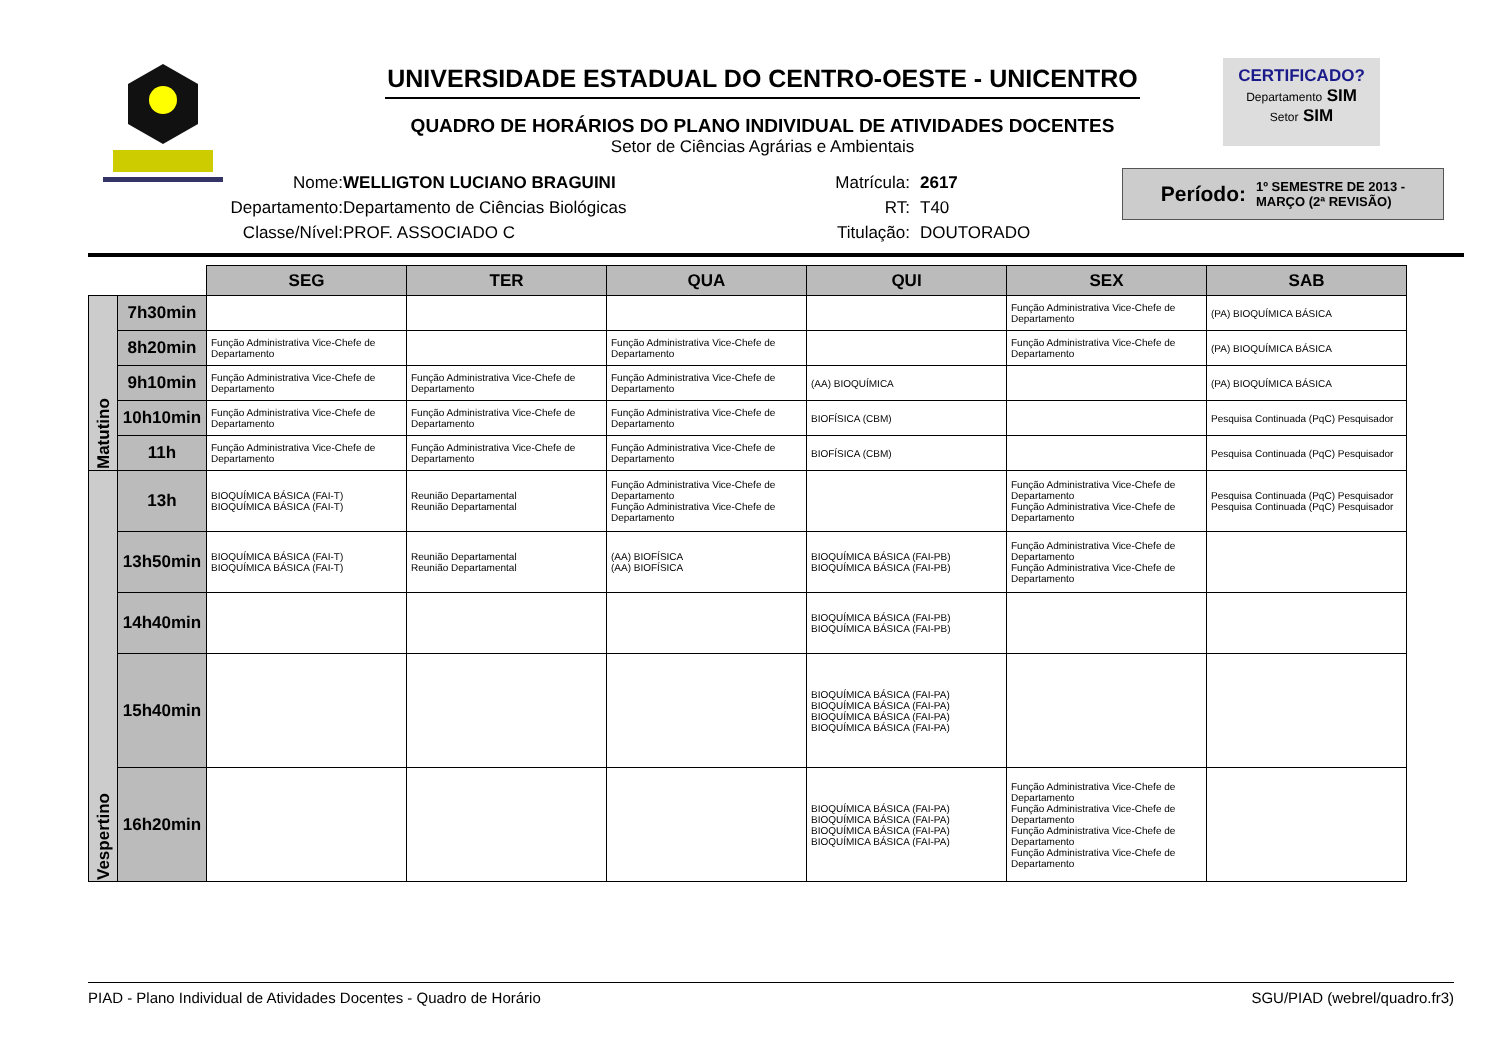UNIVERSIDADE ESTADUAL DO CENTRO-OESTE - UNICENTRO
QUADRO DE HORÁRIOS DO PLANO INDIVIDUAL DE ATIVIDADES DOCENTES
Setor de Ciências Agrárias e Ambientais
CERTIFICADO?
Departamento SIM
Setor SIM
Nome:
Departamento:
Classe/Nível:
WELLIGTON LUCIANO BRAGUINI
Departamento de Ciências Biológicas
PROF. ASSOCIADO C
Matrícula:
RT:
Titulação:
2617
T40
DOUTORADO
Período: 1º SEMESTRE DE 2013 -
MARÇO (2ª REVISÃO)
| | | SEG | TER | QUA | QUI | SEX | SAB |
| Matutino | 7h30min | | | | | Função Administrativa Vice-Chefe de Departamento | (PA) BIOQUÍMICA BÁSICA |
| | 8h20min | Função Administrativa Vice-Chefe de Departamento | | Função Administrativa Vice-Chefe de Departamento | | Função Administrativa Vice-Chefe de Departamento | (PA) BIOQUÍMICA BÁSICA |
| | 9h10min | Função Administrativa Vice-Chefe de Departamento | Função Administrativa Vice-Chefe de Departamento | Função Administrativa Vice-Chefe de Departamento | (AA) BIOQUÍMICA | | (PA) BIOQUÍMICA BÁSICA |
| | 10h10min | Função Administrativa Vice-Chefe de Departamento | Função Administrativa Vice-Chefe de Departamento | Função Administrativa Vice-Chefe de Departamento | BIOFÍSICA (CBM) | | Pesquisa Continuada (PqC) Pesquisador |
| | 11h | Função Administrativa Vice-Chefe de Departamento | Função Administrativa Vice-Chefe de Departamento | Função Administrativa Vice-Chefe de Departamento | BIOFÍSICA (CBM) | | Pesquisa Continuada (PqC) Pesquisador |
| Vespertino | 13h | BIOQUÍMICA BÁSICA (FAI-T) BIOQUÍMICA BÁSICA (FAI-T) | Reunião Departamental Reunião Departamental | Função Administrativa Vice-Chefe de Departamento Função Administrativa Vice-Chefe de Departamento | | Função Administrativa Vice-Chefe de Departamento Função Administrativa Vice-Chefe de Departamento | Pesquisa Continuada (PqC) Pesquisador Pesquisa Continuada (PqC) Pesquisador |
| | 13h50min | BIOQUÍMICA BÁSICA (FAI-T) BIOQUÍMICA BÁSICA (FAI-T) | Reunião Departamental Reunião Departamental | (AA) BIOFÍSICA (AA) BIOFÍSICA | BIOQUÍMICA BÁSICA (FAI-PB) BIOQUÍMICA BÁSICA (FAI-PB) | Função Administrativa Vice-Chefe de Departamento Função Administrativa Vice-Chefe de Departamento | |
| | 14h40min | | | | BIOQUÍMICA BÁSICA (FAI-PB) BIOQUÍMICA BÁSICA (FAI-PB) | | |
| | 15h40min | | | | BIOQUÍMICA BÁSICA (FAI-PA) BIOQUÍMICA BÁSICA (FAI-PA) BIOQUÍMICA BÁSICA (FAI-PA) BIOQUÍMICA BÁSICA (FAI-PA) | | |
| | 16h20min | | | | BIOQUÍMICA BÁSICA (FAI-PA) BIOQUÍMICA BÁSICA (FAI-PA) BIOQUÍMICA BÁSICA (FAI-PA) BIOQUÍMICA BÁSICA (FAI-PA) | Função Administrativa Vice-Chefe de Departamento Função Administrativa Vice-Chefe de Departamento Função Administrativa Vice-Chefe de Departamento Função Administrativa Vice-Chefe de Departamento | |
PIAD - Plano Individual de Atividades Docentes - Quadro de Horário SGU/PIAD (webrel/quadro.fr3)